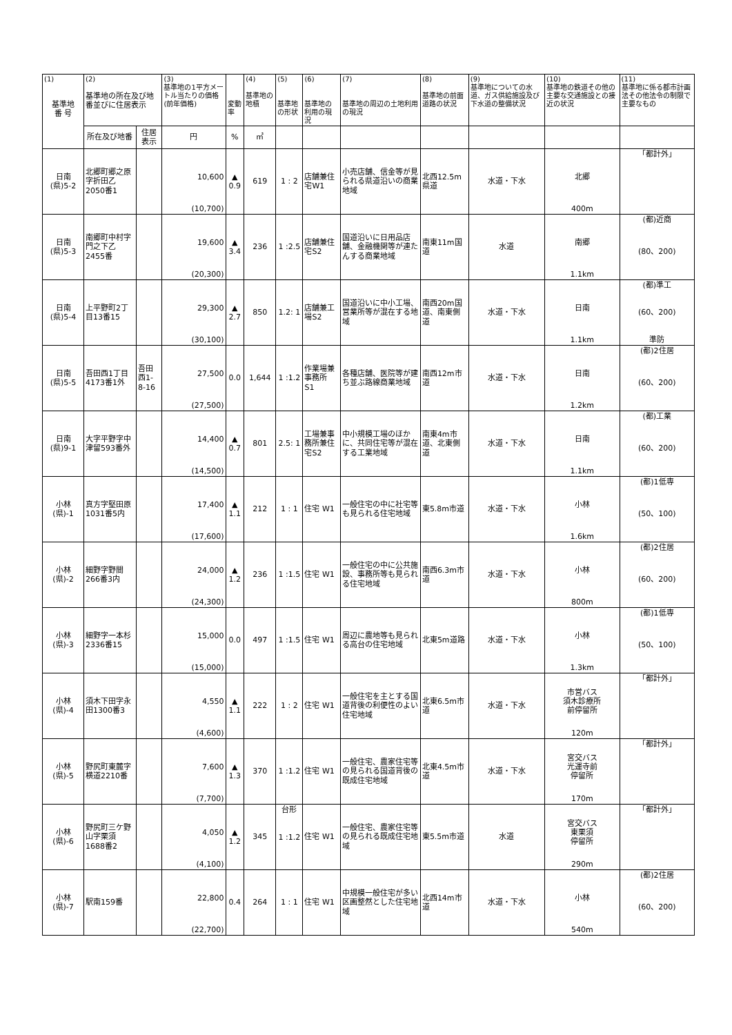| (1) 基準地 番 号 | (2) 基準地の所在及び地番並びに住居表示 | | (3) 基準地の1平方メートル当たりの価格 (前年価格) | 変動率 | (4) 基準地の地積 | (5) 基準地の形状 | (6) 基準地の利用の現況 | (7) 基準地の周辺の土地利用の現況 | (8) 基準地の前面道路の状況 | (9) 基準地についての水道、ガス供給施設及び下水道の整備状況 | (10) 基準地の鉄道その他の主要な交通施設との接近の状況 | (11) 基準地に係る都市計画法その他法令の制限で主要なもの |
| --- | --- | --- | --- | --- | --- | --- | --- | --- | --- | --- | --- | --- |
| | 所在及び地番 | 住居表示 | 円 | % | ㎡ | | | | | | | |
| 日南 (県)5-2 | 北郷町郷之原字折田乙2050番1 | | 10,600 (10,700) | ▲ 0.9 | 619 | 1 : 2 | 店舗兼住宅W1 | 小売店舗、信金等が見られる県道沿いの商業地域 | 北西12.5m県道 | 水道・下水 | 北郷 400m | 「都計外」 |
| 日南 (県)5-3 | 南郷町中村字門之下乙2455番 | | 19,600 (20,300) | ▲ 3.4 | 236 | 1 :2.5 | 店舗兼住宅S2 | 国道沿いに日用品店舗、金融機関等が連たんする商業地域 | 南東11m国道 | 水道 | 南郷 1.1km | (都)近商 (80、200) |
| 日南 (県)5-4 | 上平野町2丁目13番15 | | 29,300 (30,100) | ▲ 2.7 | 850 | 1.2: 1 | 店舗兼工場S2 | 国道沿いに中小工場、営業所等が混在する地域 | 南西20m国道、南東側道 | 水道・下水 | 日南 1.1km | (都)準工 (60、200) 準防 |
| 日南 (県)5-5 | 吾田西1丁目4173番1外 | 吾田西1-8-16 | 27,500 (27,500) | 0.0 | 1,644 | 1 :1.2 | 作業場兼事務所 S1 | 各種店舗、医院等が建ち並ぶ路線商業地域 | 南西12m市道 | 水道・下水 | 日南 1.2km | (都)2住居 (60、200) |
| 日南 (県)9-1 | 大字平野字中津留593番外 | | 14,400 (14,500) | ▲ 0.7 | 801 | 2.5: 1 | 工場兼事務所兼住宅S2 | 中小規模工場のほかに、共同住宅等が混在する工業地域 | 南東4m市道、北東側道 | 水道・下水 | 日南 1.1km | (都)工業 (60、200) |
| 小林 (県)-1 | 真方字堅田原1031番5内 | | 17,400 (17,600) | ▲ 1.1 | 212 | 1 : 1 | 住宅 W1 | 一般住宅の中に社宅等も見られる住宅地域 | 東5.8m市道 | 水道・下水 | 小林 1.6km | (都)1低専 (50、100) |
| 小林 (県)-2 | 細野字野間266番3内 | | 24,000 (24,300) | ▲ 1.2 | 236 | 1 :1.5 | 住宅 W1 | 一般住宅の中に公共施設、事務所等も見られる住宅地域 | 南西6.3m市道 | 水道・下水 | 小林 800m | (都)2住居 (60、200) |
| 小林 (県)-3 | 細野字一本杉2336番15 | | 15,000 (15,000) | 0.0 | 497 | 1 :1.5 | 住宅 W1 | 周辺に農地等も見られる高台の住宅地域 | 北東5m道路 | 水道・下水 | 小林 1.3km | (都)1低専 (50、100) |
| 小林 (県)-4 | 須木下田字永田1300番3 | | 4,550 (4,600) | ▲ 1.1 | 222 | 1 : 2 | 住宅 W1 | 一般住宅を主とする国道背後の利便性のよい住宅地域 | 北東6.5m市道 | 水道・下水 | 市営バス 須木診療所 前停留所 120m | 「都計外」 |
| 小林 (県)-5 | 野尻町東麓字横道2210番 | | 7,600 (7,700) | ▲ 1.3 | 370 | 1 :1.2 | 住宅 W1 | 一般住宅、農家住宅等の見られる国道背後の既成住宅地域 | 北東4.5m市道 | 水道・下水 | 宮交バス 光運寺前 停留所 170m | 「都計外」 |
| 小林 (県)-6 | 野尻町三ケ野山字栗須1688番2 | | 4,050 (4,100) | ▲ 1.2 | 345 | 台形 1 :1.2 | 住宅 W1 | 一般住宅、農家住宅等の見られる既成住宅地域 | 東5.5m市道 | 水道 | 宮交バス 東栗須 停留所 290m | 「都計外」 |
| 小林 (県)-7 | 駅南159番 | | 22,800 (22,700) | 0.4 | 264 | 1 : 1 | 住宅 W1 | 中規模一般住宅が多い区画整然とした住宅地域 | 北西14m市道 | 水道・下水 | 小林 540m | (都)2住居 (60、200) |